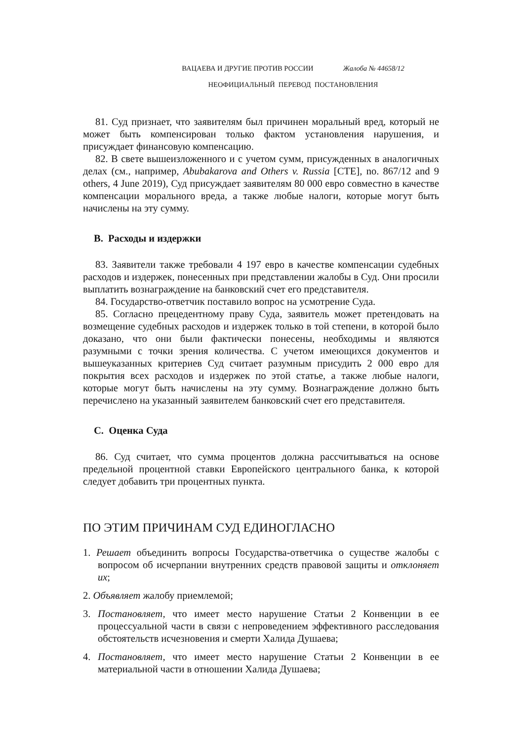ВАЦАЕВА И ДРУГИЕ ПРОТИВ РОССИИ Жалоба № 44658/12
НЕОФИЦИАЛЬНЫЙ ПЕРЕВОД ПОСТАНОВЛЕНИЯ
81. Суд признает, что заявителям был причинен моральный вред, который не может быть компенсирован только фактом установления нарушения, и присуждает финансовую компенсацию.
82. В свете вышеизложенного и с учетом сумм, присужденных в аналогичных делах (см., например, Abubakarova and Others v. Russia [СТЕ], no. 867/12 and 9 others, 4 June 2019), Суд присуждает заявителям 80 000 евро совместно в качестве компенсации морального вреда, а также любые налоги, которые могут быть начислены на эту сумму.
B. Расходы и издержки
83. Заявители также требовали 4 197 евро в качестве компенсации судебных расходов и издержек, понесенных при представлении жалобы в Суд. Они просили выплатить вознаграждение на банковский счет его представителя.
84. Государство-ответчик поставило вопрос на усмотрение Суда.
85. Согласно прецедентному праву Суда, заявитель может претендовать на возмещение судебных расходов и издержек только в той степени, в которой было доказано, что они были фактически понесены, необходимы и являются разумными с точки зрения количества. С учетом имеющихся документов и вышеуказанных критериев Суд считает разумным присудить 2 000 евро для покрытия всех расходов и издержек по этой статье, а также любые налоги, которые могут быть начислены на эту сумму. Вознаграждение должно быть перечислено на указанный заявителем банковский счет его представителя.
C. Оценка Суда
86. Суд считает, что сумма процентов должна рассчитываться на основе предельной процентной ставки Европейского центрального банка, к которой следует добавить три процентных пункта.
ПО ЭТИМ ПРИЧИНАМ СУД ЕДИНОГЛАСНО
1. Решает объединить вопросы Государства-ответчика о существе жалобы с вопросом об исчерпании внутренних средств правовой защиты и отклоняет их;
2. Объявляет жалобу приемлемой;
3. Постановляет, что имеет место нарушение Статьи 2 Конвенции в ее процессуальной части в связи с непроведением эффективного расследования обстоятельств исчезновения и смерти Халида Душаева;
4. Постановляет, что имеет место нарушение Статьи 2 Конвенции в ее материальной части в отношении Халида Душаева;